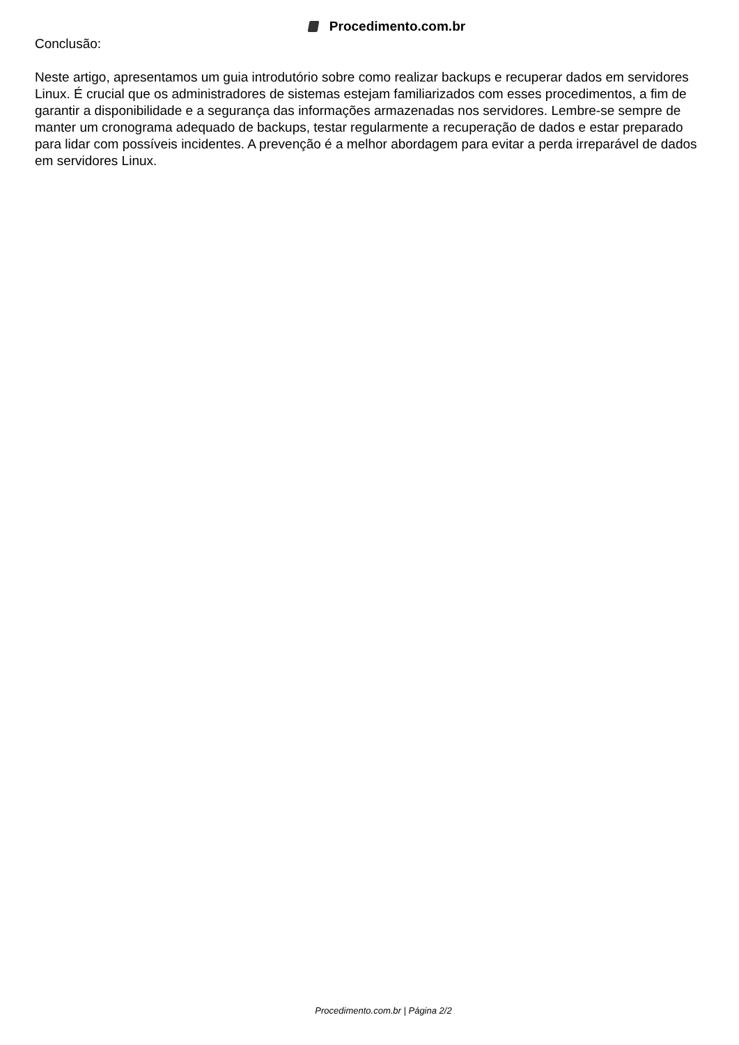Procedimento.com.br
Conclusão:
Neste artigo, apresentamos um guia introdutório sobre como realizar backups e recuperar dados em servidores Linux. É crucial que os administradores de sistemas estejam familiarizados com esses procedimentos, a fim de garantir a disponibilidade e a segurança das informações armazenadas nos servidores. Lembre-se sempre de manter um cronograma adequado de backups, testar regularmente a recuperação de dados e estar preparado para lidar com possíveis incidentes. A prevenção é a melhor abordagem para evitar a perda irreparável de dados em servidores Linux.
Procedimento.com.br | Página 2/2